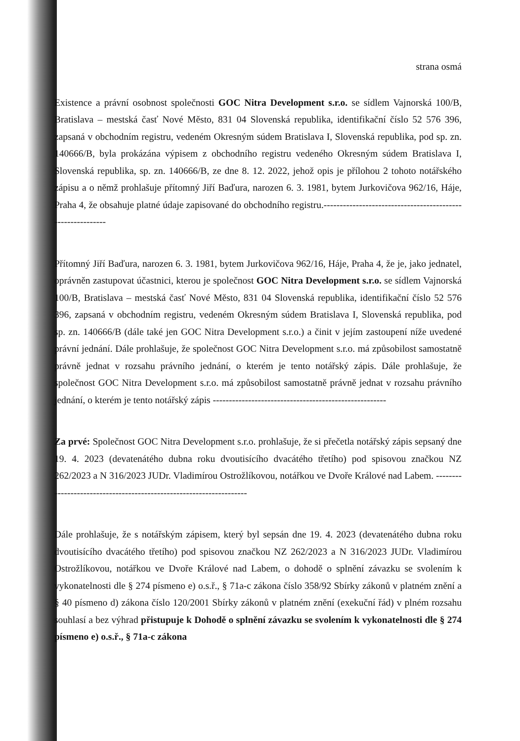strana osmá
Existence a právní osobnost společnosti GOC Nitra Development s.r.o. se sídlem Vajnorská 100/B, Bratislava – mestská časť Nové Město, 831 04 Slovenská republika, identifikační číslo 52 576 396, zapsaná v obchodním registru, vedeném Okresným súdem Bratislava I, Slovenská republika, pod sp. zn. 140666/B, byla prokázána výpisem z obchodního registru vedeného Okresným súdem Bratislava I, Slovenská republika, sp. zn. 140666/B, ze dne 8. 12. 2022, jehož opis je přílohou 2 tohoto notářského zápisu a o němž prohlašuje přítomný Jiří Baďura, narozen 6. 3. 1981, bytem Jurkovičova 962/16, Háje, Praha 4, že obsahuje platné údaje zapisované do obchodního registru.-----------------------------------------------------------
Přítomný Jiří Baďura, narozen 6. 3. 1981, bytem Jurkovičova 962/16, Háje, Praha 4, že je, jako jednatel, oprávněn zastupovat účastnici, kterou je společnost GOC Nitra Development s.r.o. se sídlem Vajnorská 100/B, Bratislava – mestská časť Nové Město, 831 04 Slovenská republika, identifikační číslo 52 576 396, zapsaná v obchodním registru, vedeném Okresným súdem Bratislava I, Slovenská republika, pod sp. zn. 140666/B (dále také jen GOC Nitra Development s.r.o.) a činit v jejím zastoupení níže uvedené právní jednání. Dále prohlašuje, že společnost GOC Nitra Development s.r.o. má způsobilost samostatně právně jednat v rozsahu právního jednání, o kterém je tento notářský zápis. Dále prohlašuje, že společnost GOC Nitra Development s.r.o. má způsobilost samostatně právně jednat v rozsahu právního jednání, o kterém je tento notářský zápis ------------------------------------------------------
Za prvé: Společnost GOC Nitra Development s.r.o. prohlašuje, že si přečetla notářský zápis sepsaný dne 19. 4. 2023 (devatenátého dubna roku dvoutisícího dvacátého třetího) pod spisovou značkou NZ 262/2023 a N 316/2023 JUDr. Vladimírou Ostrožlíkovou, notářkou ve Dvoře Králové nad Labem. --------------------------------------------------------------------
Dále prohlašuje, že s notářským zápisem, který byl sepsán dne 19. 4. 2023 (devatenátého dubna roku dvoutisícího dvacátého třetího) pod spisovou značkou NZ 262/2023 a N 316/2023 JUDr. Vladimírou Ostrožlíkovou, notářkou ve Dvoře Králové nad Labem, o dohodě o splnění závazku se svolením k vykonatelnosti dle § 274 písmeno e) o.s.ř., § 71a-c zákona číslo 358/92 Sbírky zákonů v platném znění a § 40 písmeno d) zákona číslo 120/2001 Sbírky zákonů v platném znění (exekuční řád) v plném rozsahu souhlasí a bez výhrad přistupuje k Dohodě o splnění závazku se svolením k vykonatelnosti dle § 274 písmeno e) o.s.ř., § 71a-c zákona